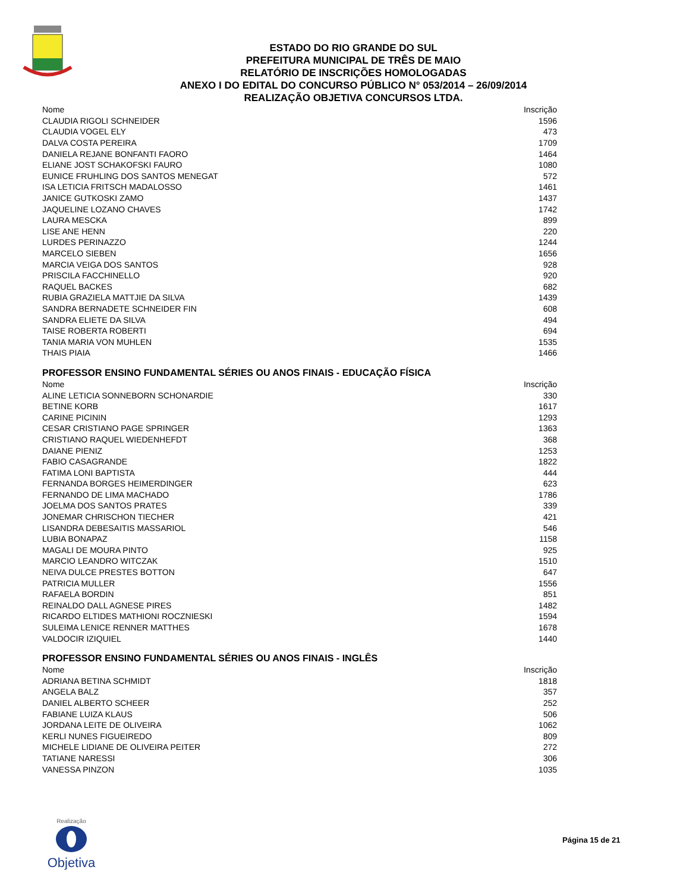ESTADO DO RIO GRANDE DO SUL
PREFEITURA MUNICIPAL DE TRÊS DE MAIO
RELATÓRIO DE INSCRIÇÕES HOMOLOGADAS
ANEXO I DO EDITAL DO CONCURSO PÚBLICO N° 053/2014 – 26/09/2014
REALIZAÇÃO OBJETIVA CONCURSOS LTDA.
| Nome | Inscrição |
| --- | --- |
| CLAUDIA RIGOLI SCHNEIDER | 1596 |
| CLAUDIA VOGEL ELY | 473 |
| DALVA COSTA PEREIRA | 1709 |
| DANIELA REJANE BONFANTI FAORO | 1464 |
| ELIANE JOST SCHAKOFSKI FAURO | 1080 |
| EUNICE FRUHLING DOS SANTOS MENEGAT | 572 |
| ISA LETICIA FRITSCH MADALOSSO | 1461 |
| JANICE GUTKOSKI ZAMO | 1437 |
| JAQUELINE LOZANO CHAVES | 1742 |
| LAURA MESCKA | 899 |
| LISE ANE HENN | 220 |
| LURDES PERINAZZO | 1244 |
| MARCELO SIEBEN | 1656 |
| MARCIA VEIGA DOS SANTOS | 928 |
| PRISCILA FACCHINELLO | 920 |
| RAQUEL BACKES | 682 |
| RUBIA GRAZIELA MATTJIE DA SILVA | 1439 |
| SANDRA BERNADETE SCHNEIDER FIN | 608 |
| SANDRA ELIETE DA SILVA | 494 |
| TAISE ROBERTA ROBERTI | 694 |
| TANIA MARIA VON MUHLEN | 1535 |
| THAIS PIAIA | 1466 |
PROFESSOR ENSINO FUNDAMENTAL SÉRIES OU ANOS FINAIS - EDUCAÇÃO FÍSICA
| Nome | Inscrição |
| --- | --- |
| ALINE LETICIA SONNEBORN SCHONARDIE | 330 |
| BETINE KORB | 1617 |
| CARINE PICININ | 1293 |
| CESAR CRISTIANO PAGE SPRINGER | 1363 |
| CRISTIANO RAQUEL WIEDENHEFDT | 368 |
| DAIANE PIENIZ | 1253 |
| FABIO CASAGRANDE | 1822 |
| FATIMA LONI BAPTISTA | 444 |
| FERNANDA BORGES HEIMERDINGER | 623 |
| FERNANDO DE LIMA MACHADO | 1786 |
| JOELMA DOS SANTOS PRATES | 339 |
| JONEMAR CHRISCHON TIECHER | 421 |
| LISANDRA DEBESAITIS MASSARIOL | 546 |
| LUBIA BONAPAZ | 1158 |
| MAGALI DE MOURA PINTO | 925 |
| MARCIO LEANDRO WITCZAK | 1510 |
| NEIVA DULCE PRESTES BOTTON | 647 |
| PATRICIA MULLER | 1556 |
| RAFAELA BORDIN | 851 |
| REINALDO DALL AGNESE PIRES | 1482 |
| RICARDO ELTIDES MATHIONI ROCZNIESKI | 1594 |
| SULEIMA LENICE RENNER MATTHES | 1678 |
| VALDOCIR IZIQUIEL | 1440 |
PROFESSOR ENSINO FUNDAMENTAL SÉRIES OU ANOS FINAIS - INGLÊS
| Nome | Inscrição |
| --- | --- |
| ADRIANA BETINA SCHMIDT | 1818 |
| ANGELA BALZ | 357 |
| DANIEL ALBERTO SCHEER | 252 |
| FABIANE LUIZA KLAUS | 506 |
| JORDANA LEITE DE OLIVEIRA | 1062 |
| KERLI NUNES FIGUEIREDO | 809 |
| MICHELE LIDIANE DE OLIVEIRA PEITER | 272 |
| TATIANE NARESSI | 306 |
| VANESSA PINZON | 1035 |
Realização
Objetiva
Página 15 de 21